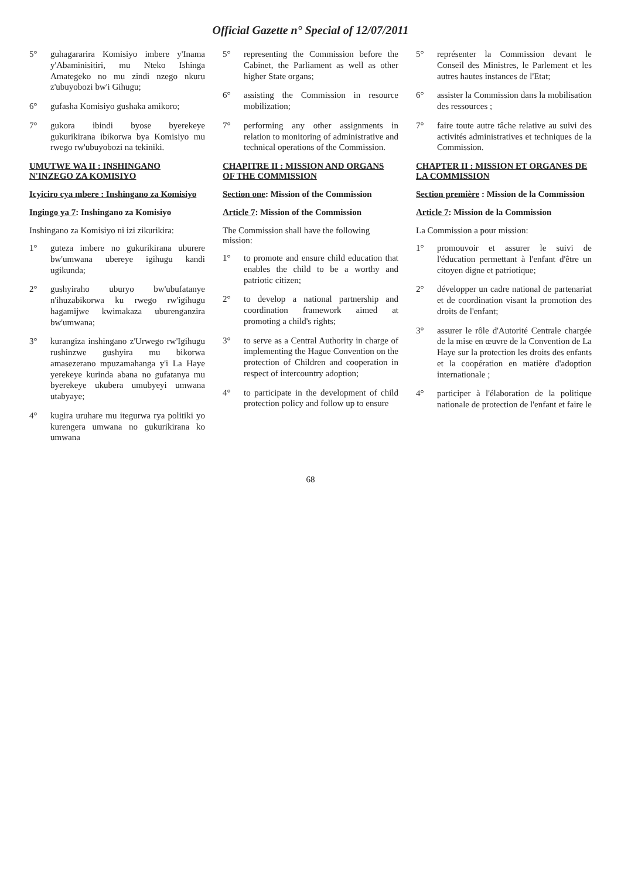Official Gazette n° Special of 12/07/2011
5° guhagararira Komisiyo imbere y'Inama y'Abaminisitiri, mu Nteko Ishinga Amategeko no mu zindi nzego nkuru z'ubuyobozi bw'i Gihugu;
6° gufasha Komisiyo gushaka amikoro;
7° gukora ibindi byose byerekeye gukurikirana ibikorwa bya Komisiyo mu rwego rw'ubuyobozi na tekiniki.
UMUTWE WA II : INSHINGANO N'INZEGO ZA KOMISIYO
Icyiciro cya mbere : Inshingano za Komisiyo
Ingingo ya 7: Inshingano za Komisiyo
Inshingano za Komisiyo ni izi zikurikira:
1° guteza imbere no gukurikirana uburere bw'umwana ubereye igihugu kandi ugikunda;
2° gushyiraho uburyo bw'ubufatanye n'ihuzabikorwa ku rwego rw'igihugu hagamijwe kwimakaza uburenganzira bw'umwana;
3° kurangiza inshingano z'Urwego rw'Igihugu rushinzwe gushyira mu bikorwa amasezerano mpuzamahanga y'i La Haye yerekeye kurinda abana no gufatanya mu byerekeye ukubera umubyeyi umwana utabyaye;
4° kugira uruhare mu itegurwa rya politiki yo kurengera umwana no gukurikirana ko umwana
5° representing the Commission before the Cabinet, the Parliament as well as other higher State organs;
6° assisting the Commission in resource mobilization;
7° performing any other assignments in relation to monitoring of administrative and technical operations of the Commission.
CHAPITRE II : MISSION AND ORGANS OF THE COMMISSION
Section one: Mission of the Commission
Article 7: Mission of the Commission
The Commission shall have the following mission:
1° to promote and ensure child education that enables the child to be a worthy and patriotic citizen;
2° to develop a national partnership and coordination framework aimed at promoting a child's rights;
3° to serve as a Central Authority in charge of implementing the Hague Convention on the protection of Children and cooperation in respect of intercountry adoption;
4° to participate in the development of child protection policy and follow up to ensure
5° représenter la Commission devant le Conseil des Ministres, le Parlement et les autres hautes instances de l'Etat;
6° assister la Commission dans la mobilisation des ressources ;
7° faire toute autre tâche relative au suivi des activités administratives et techniques de la Commission.
CHAPTER II : MISSION ET ORGANES DE LA COMMISSION
Section première : Mission de la Commission
Article 7: Mission de la Commission
La Commission a pour mission:
1° promouvoir et assurer le suivi de l'éducation permettant à l'enfant d'être un citoyen digne et patriotique;
2° développer un cadre national de partenariat et de coordination visant la promotion des droits de l'enfant;
3° assurer le rôle d'Autorité Centrale chargée de la mise en œuvre de la Convention de La Haye sur la protection les droits des enfants et la coopération en matière d'adoption internationale ;
4° participer à l'élaboration de la politique nationale de protection de l'enfant et faire le
68